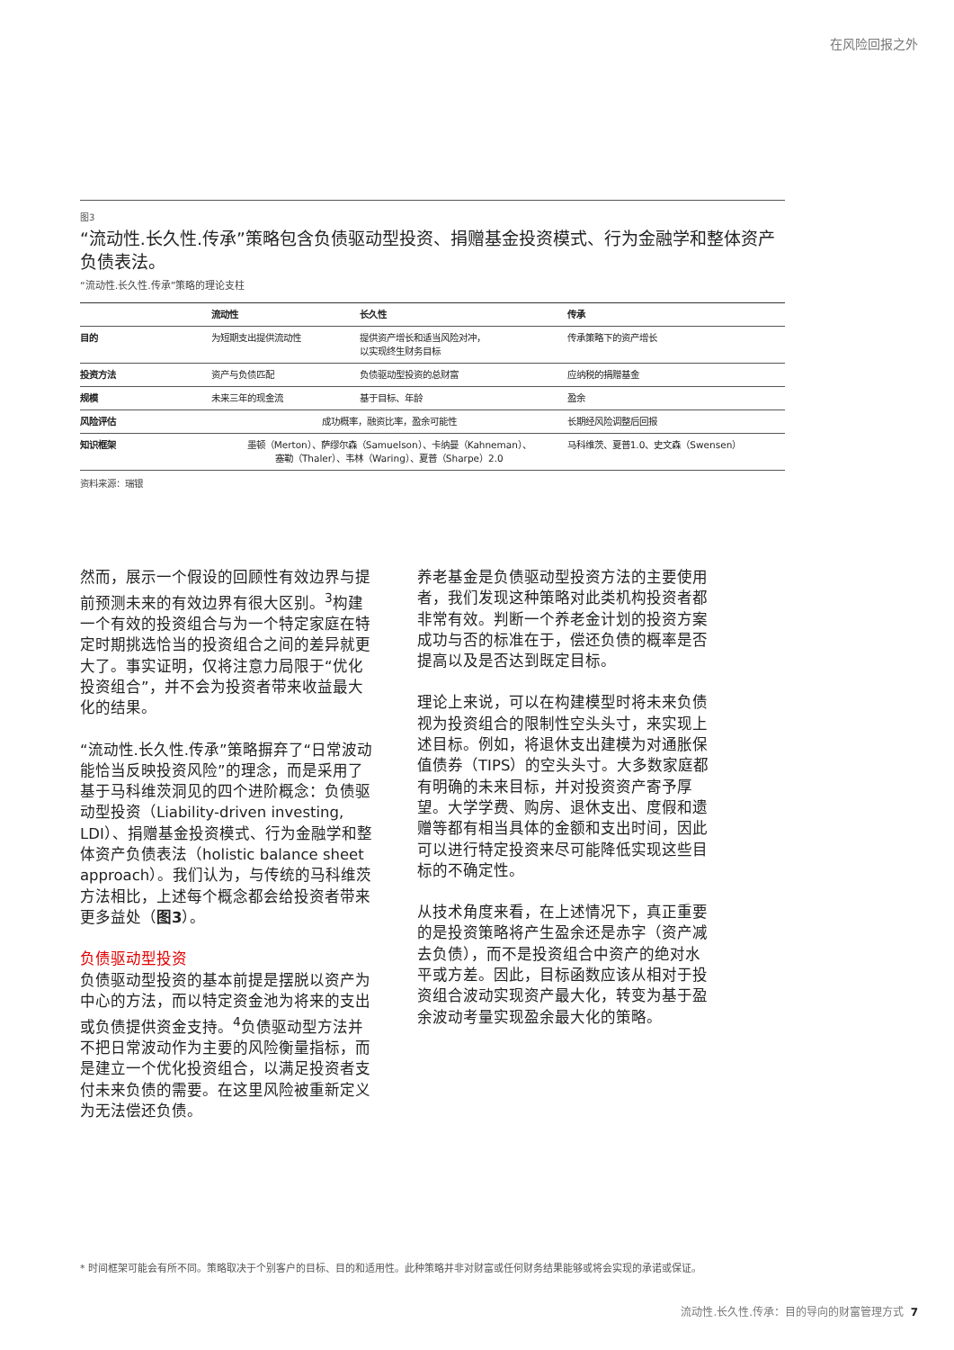在风险回报之外
图3
“流动性.长久性.传承”策略包含负债驱动型投资、捐赠基金投资模式、行为金融学和整体资产负债表法。
“流动性.长久性.传承”策略的理论支柱
| | 流动性 | 长久性 | 传承 |
| --- | --- | --- | --- |
| 目的 | 为短期支出提供流动性 | 提供资产增长和适当风险对冲， 以实现终生财务目标 | 传承策略下的资产增长 |
| 投资方法 | 资产与负债匹配 | 负债驱动型投资的总财富 | 应纳税的捐赠基金 |
| 规模 | 未来三年的现金流 | 基于目标、年龄 | 盈余 |
| 风险评估 | 成功概率，融资比率，盈余可能性 | | 长期经风险调整后回报 |
| 知识框架 | 墨顿（Merton）、萨缪尔森（Samuelson）、卡纳曼（Kahneman）、 塞勒（Thaler）、韦林（Waring）、夏普（Sharpe）2.0 | | 马科维茨、夏普1.0、史文森（Swensen） |
资料来源：瑞银
然而，展示一个假设的回顾性有效边界与提前预测未来的有效边界有很大区别。<sup>3</sup>构建一个有效的投资组合与为一个特定家庭在特定时期挑选恰当的投资组合之间的差异就更大了。事实证明，仅将注意力局限于“优化投资组合”，并不会为投资者带来收益最大化的结果。
“流动性.长久性.传承”策略摒弃了“日常波动能恰当反映投资风险”的理念，而是采用了基于马科维茨洞见的四个进阶概念：负债驱动型投资（Liability-driven investing, LDI）、捐赠基金投资模式、行为金融学和整体资产负债表法（holistic balance sheet approach）。我们认为，与传统的马科维茨方法相比，上述每个概念都会给投资者带来更多益处（图3）。
负债驱动型投资
负债驱动型投资的基本前提是摆脱以资产为中心的方法，而以特定资金池为将来的支出或负债提供资金支持。<sup>4</sup>负债驱动型方法并不把日常波动作为主要的风险衡量指标，而是建立一个优化投资组合，以满足投资者支付未来负债的需要。在这里风险被重新定义为无法偿还负债。
养老基金是负债驱动型投资方法的主要使用者，我们发现这种策略对此类机构投资者都非常有效。判断一个养老金计划的投资方案成功与否的标准在于，偿还负债的概率是否提高以及是否达到既定目标。
理论上来说，可以在构建模型时将未来负债视为投资组合的限制性空头头寸，来实现上述目标。例如，将退休支出建模为对通胀保值债券（TIPS）的空头头寸。大多数家庭都有明确的未来目标，并对投资资产寄予厚望。大学学费、购房、退休支出、度假和遗赠等都有相当具体的金额和支出时间，因此可以进行特定投资来尽可能降低实现这些目标的不确定性。
从技术角度来看，在上述情况下，真正重要的是投资策略将产生盈余还是赤字（资产减去负债），而不是投资组合中资产的绝对水平或方差。因此，目标函数应该从相对于投资组合波动实现资产最大化，转变为基于盈余波动考量实现盈余最大化的策略。
* 时间框架可能会有所不同。策略取决于个别客户的目标、目的和适用性。此种策略并非对财富或任何财务结果能够或将会实现的承诺或保证。
流动性.长久性.传承：目的导向的财富管理方式 7